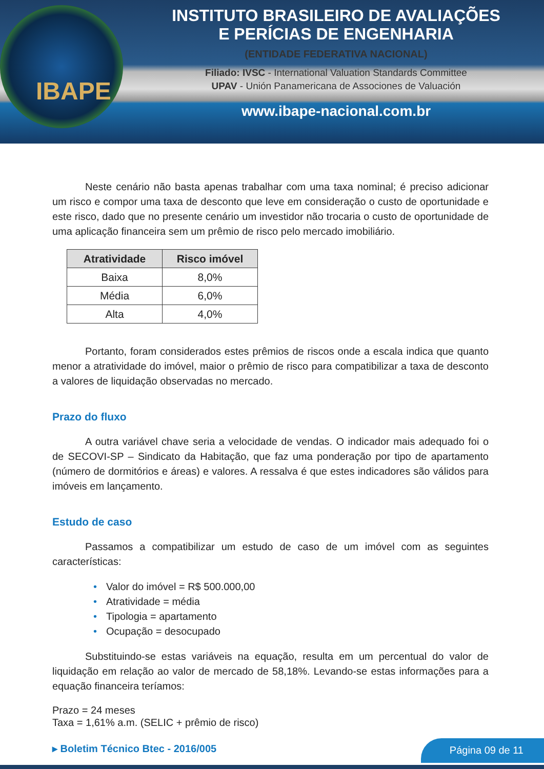IBAPE
INSTITUTO BRASILEIRO DE AVALIAÇÕES
E PERÍCIAS DE ENGENHARIA
(ENTIDADE FEDERATIVA NACIONAL)
Filiado: IVSC - International Valuation Standards Committee
UPAV - Unión Panamericana de Associones de Valuación
www.ibape-nacional.com.br
Neste cenário não basta apenas trabalhar com uma taxa nominal; é preciso adicionar um risco e compor uma taxa de desconto que leve em consideração o custo de oportunidade e este risco, dado que no presente cenário um investidor não trocaria o custo de oportunidade de uma aplicação financeira sem um prêmio de risco pelo mercado imobiliário.
| Atratividade | Risco imóvel |
| --- | --- |
| Baixa | 8,0% |
| Média | 6,0% |
| Alta | 4,0% |
Portanto, foram considerados estes prêmios de riscos onde a escala indica que quanto menor a atratividade do imóvel, maior o prêmio de risco para compatibilizar a taxa de desconto a valores de liquidação observadas no mercado.
Prazo do fluxo
A outra variável chave seria a velocidade de vendas. O indicador mais adequado foi o de SECOVI-SP – Sindicato da Habitação, que faz uma ponderação por tipo de apartamento (número de dormitórios e áreas) e valores. A ressalva é que estes indicadores são válidos para imóveis em lançamento.
Estudo de caso
Passamos a compatibilizar um estudo de caso de um imóvel com as seguintes características:
• Valor do imóvel = R$ 500.000,00
• Atratividade = média
• Tipologia = apartamento
• Ocupação = desocupado
Substituindo-se estas variáveis na equação, resulta em um percentual do valor de liquidação em relação ao valor de mercado de 58,18%. Levando-se estas informações para a equação financeira teríamos:
Prazo = 24 meses
Taxa = 1,61% a.m. (SELIC + prêmio de risco)
▸ Boletim Técnico Btec - 2016/005
Página 09 de 11